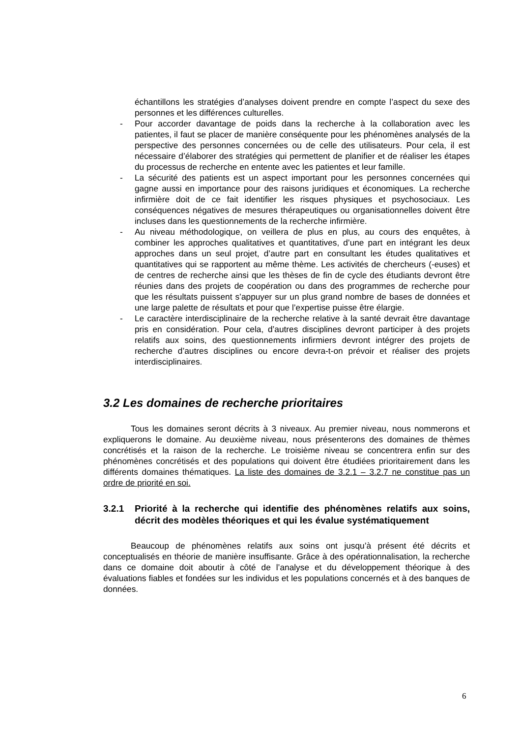échantillons les stratégies d’analyses doivent prendre en compte l’aspect du sexe des personnes et les différences culturelles.
- Pour accorder davantage de poids dans la recherche à la collaboration avec les patientes, il faut se placer de manière conséquente pour les phénomènes analysés de la perspective des personnes concernées ou de celle des utilisateurs. Pour cela, il est nécessaire d’élaborer des stratégies qui permettent de planifier et de réaliser les étapes du processus de recherche en entente avec les patientes et leur famille.
- La sécurité des patients est un aspect important pour les personnes concernées qui gagne aussi en importance pour des raisons juridiques et économiques. La recherche infirmière doit de ce fait identifier les risques physiques et psychosociaux. Les conséquences négatives de mesures thérapeutiques ou organisationnelles doivent être incluses dans les questionnements de la recherche infirmière.
- Au niveau méthodologique, on veillera de plus en plus, au cours des enquêtes, à combiner les approches qualitatives et quantitatives, d’une part en intégrant les deux approches dans un seul projet, d’autre part en consultant les études qualitatives et quantitatives qui se rapportent au même thème. Les activités de chercheurs (-euses) et de centres de recherche ainsi que les thèses de fin de cycle des étudiants devront être réunies dans des projets de coopération ou dans des programmes de recherche pour que les résultats puissent s’appuyer sur un plus grand nombre de bases de données et une large palette de résultats et pour que l’expertise puisse être élargie.
- Le caractère interdisciplinaire de la recherche relative à la santé devrait être davantage pris en considération. Pour cela, d’autres disciplines devront participer à des projets relatifs aux soins, des questionnements infirmiers devront intégrer des projets de recherche d’autres disciplines ou encore devra-t-on prévoir et réaliser des projets interdisciplinaires.
3.2 Les domaines de recherche prioritaires
Tous les domaines seront décrits à 3 niveaux. Au premier niveau, nous nommerons et expliquerons le domaine. Au deuxième niveau, nous présenterons des domaines de thèmes concrétisés et la raison de la recherche. Le troisième niveau se concentrera enfin sur des phénomènes concrétisés et des populations qui doivent être étudiées prioritairement dans les différents domaines thématiques. La liste des domaines de 3.2.1 – 3.2.7 ne constitue pas un ordre de priorité en soi.
3.2.1 Priorité à la recherche qui identifie des phénomènes relatifs aux soins, décrit des modèles théoriques et qui les évalue systématiquement
Beaucoup de phénomènes relatifs aux soins ont jusqu’à présent été décrits et conceptualisés en théorie de manière insuffisante. Grâce à des opérationnalisation, la recherche dans ce domaine doit aboutir à côté de l’analyse et du développement théorique à des évaluations fiables et fondées sur les individus et les populations concernés et à des banques de données.
6